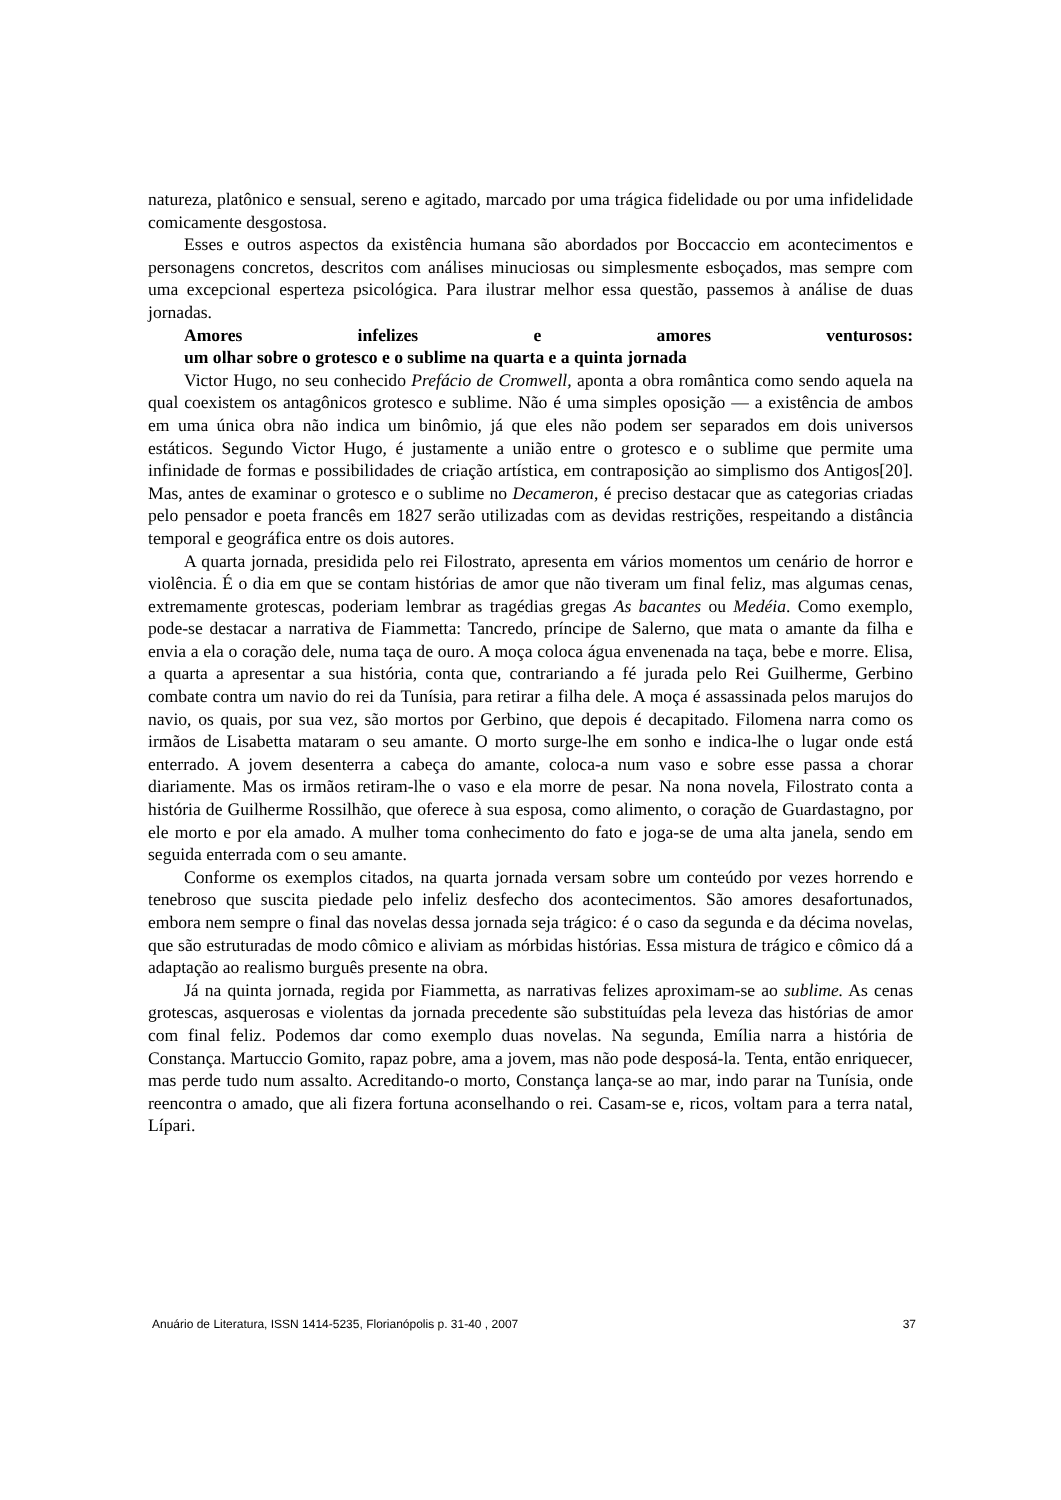natureza, platônico e sensual, sereno e agitado, marcado por uma trágica fidelidade ou por uma infidelidade comicamente desgostosa.
Esses e outros aspectos da existência humana são abordados por Boccaccio em acontecimentos e personagens concretos, descritos com análises minuciosas ou simplesmente esboçados, mas sempre com uma excepcional esperteza psicológica. Para ilustrar melhor essa questão, passemos à análise de duas jornadas.
Amores infelizes e amores venturosos:
um olhar sobre o grotesco e o sublime na quarta e a quinta jornada
Victor Hugo, no seu conhecido Prefácio de Cromwell, aponta a obra romântica como sendo aquela na qual coexistem os antagônicos grotesco e sublime. Não é uma simples oposição — a existência de ambos em uma única obra não indica um binômio, já que eles não podem ser separados em dois universos estáticos. Segundo Victor Hugo, é justamente a união entre o grotesco e o sublime que permite uma infinidade de formas e possibilidades de criação artística, em contraposição ao simplismo dos Antigos[20]. Mas, antes de examinar o grotesco e o sublime no Decameron, é preciso destacar que as categorias criadas pelo pensador e poeta francês em 1827 serão utilizadas com as devidas restrições, respeitando a distância temporal e geográfica entre os dois autores.
A quarta jornada, presidida pelo rei Filostrato, apresenta em vários momentos um cenário de horror e violência. É o dia em que se contam histórias de amor que não tiveram um final feliz, mas algumas cenas, extremamente grotescas, poderiam lembrar as tragédias gregas As bacantes ou Medéia. Como exemplo, pode-se destacar a narrativa de Fiammetta: Tancredo, príncipe de Salerno, que mata o amante da filha e envia a ela o coração dele, numa taça de ouro. A moça coloca água envenenada na taça, bebe e morre. Elisa, a quarta a apresentar a sua história, conta que, contrariando a fé jurada pelo Rei Guilherme, Gerbino combate contra um navio do rei da Tunísia, para retirar a filha dele. A moça é assassinada pelos marujos do navio, os quais, por sua vez, são mortos por Gerbino, que depois é decapitado. Filomena narra como os irmãos de Lisabetta mataram o seu amante. O morto surge-lhe em sonho e indica-lhe o lugar onde está enterrado. A jovem desenterra a cabeça do amante, coloca-a num vaso e sobre esse passa a chorar diariamente. Mas os irmãos retiram-lhe o vaso e ela morre de pesar. Na nona novela, Filostrato conta a história de Guilherme Rossilhão, que oferece à sua esposa, como alimento, o coração de Guardastagno, por ele morto e por ela amado. A mulher toma conhecimento do fato e joga-se de uma alta janela, sendo em seguida enterrada com o seu amante.
Conforme os exemplos citados, na quarta jornada versam sobre um conteúdo por vezes horrendo e tenebroso que suscita piedade pelo infeliz desfecho dos acontecimentos. São amores desafortunados, embora nem sempre o final das novelas dessa jornada seja trágico: é o caso da segunda e da décima novelas, que são estruturadas de modo cômico e aliviam as mórbidas histórias. Essa mistura de trágico e cômico dá a adaptação ao realismo burguês presente na obra.
Já na quinta jornada, regida por Fiammetta, as narrativas felizes aproximam-se ao sublime. As cenas grotescas, asquerosas e violentas da jornada precedente são substituídas pela leveza das histórias de amor com final feliz. Podemos dar como exemplo duas novelas. Na segunda, Emília narra a história de Constança. Martuccio Gomito, rapaz pobre, ama a jovem, mas não pode desposá-la. Tenta, então enriquecer, mas perde tudo num assalto. Acreditando-o morto, Constança lança-se ao mar, indo parar na Tunísia, onde reencontra o amado, que ali fizera fortuna aconselhando o rei. Casam-se e, ricos, voltam para a terra natal, Lípari.
Anuário de Literatura, ISSN 1414-5235, Florianópolis p. 31-40 , 2007 37